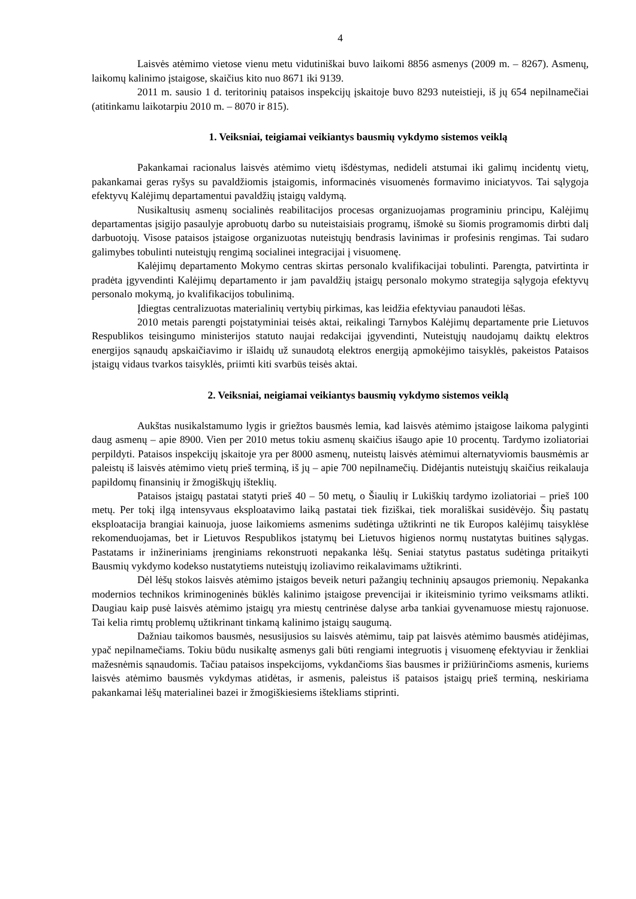4
Laisvės atėmimo vietose vienu metu vidutiniškai buvo laikomi 8856 asmenys (2009 m. – 8267). Asmenų, laikomų kalinimo įstaigose, skaičius kito nuo 8671 iki 9139.
2011 m. sausio 1 d. teritorinių pataisos inspekcijų įskaitoje buvo 8293 nuteistieji, iš jų 654 nepilnamečiai (atitinkamu laikotarpiu 2010 m. – 8070 ir 815).
1. Veiksniai, teigiamai veikiantys bausmių vykdymo sistemos veiklą
Pakankamai racionalus laisvės atėmimo vietų išdėstymas, nedideli atstumai iki galimų incidentų vietų, pakankamai geras ryšys su pavaldžiomis įstaigomis, informacinės visuomenės formavimo iniciatyvos. Tai sąlygoja efektyvų Kalėjimų departamentui pavaldžių įstaigų valdymą.
Nusikaltusių asmenų socialinės reabilitacijos procesas organizuojamas programiniu principu, Kalėjimų departamentas įsigijo pasaulyje aprobuotų darbo su nuteistaisiais programų, išmokė su šiomis programomis dirbti dalį darbuotojų. Visose pataisos įstaigose organizuotas nuteistųjų bendrasis lavinimas ir profesinis rengimas. Tai sudaro galimybes tobulinti nuteistųjų rengimą socialinei integracijai į visuomenę.
Kalėjimų departamento Mokymo centras skirtas personalo kvalifikacijai tobulinti. Parengta, patvirtinta ir pradėta įgyvendinti Kalėjimų departamento ir jam pavaldžių įstaigų personalo mokymo strategija sąlygoja efektyvų personalo mokymą, jo kvalifikacijos tobulinimą.
Įdiegtas centralizuotas materialinių vertybių pirkimas, kas leidžia efektyviau panaudoti lėšas.
2010 metais parengti poįstatyminiai teisės aktai, reikalingi Tarnybos Kalėjimų departamente prie Lietuvos Respublikos teisingumo ministerijos statuto naujai redakcijai įgyvendinti, Nuteistųjų naudojamų daiktų elektros energijos sąnaudų apskaičiavimo ir išlaidų už sunaudotą elektros energiją apmokėjimo taisyklės, pakeistos Pataisos įstaigų vidaus tvarkos taisyklės, priimti kiti svarbūs teisės aktai.
2. Veiksniai, neigiamai veikiantys bausmių vykdymo sistemos veiklą
Aukštas nusikalstamumo lygis ir griežtos bausmės lemia, kad laisvės atėmimo įstaigose laikoma palyginti daug asmenų – apie 8900. Vien per 2010 metus tokiu asmenų skaičius išaugo apie 10 procentų. Tardymo izoliatoriai perpildyti. Pataisos inspekcijų įskaitoje yra per 8000 asmenų, nuteistų laisvės atėmimui alternatyviomis bausmėmis ar paleistų iš laisvės atėmimo vietų prieš terminą, iš jų – apie 700 nepilnamečių. Didėjantis nuteistųjų skaičius reikalauja papildomų finansinių ir žmogiškųjų išteklių.
Pataisos įstaigų pastatai statyti prieš 40 – 50 metų, o Šiaulių ir Lukiškių tardymo izoliatoriai – prieš 100 metų. Per tokį ilgą intensyvaus eksploatavimo laiką pastatai tiek fiziškai, tiek morališkai susidėvėjo. Šių pastatų eksploatacija brangiai kainuoja, juose laikomiems asmenims sudėtinga užtikrinti ne tik Europos kalėjimų taisyklėse rekomenduojamas, bet ir Lietuvos Respublikos įstatymų bei Lietuvos higienos normų nustatytas buitines sąlygas. Pastatams ir inžineriniams įrenginiams rekonstruoti nepakanka lėšų. Seniai statytus pastatus sudėtinga pritaikyti Bausmių vykdymo kodekso nustatytiems nuteistųjų izoliavimo reikalavimams užtikrinti.
Dėl lėšų stokos laisvės atėmimo įstaigos beveik neturi pažangių techninių apsaugos priemonių. Nepakanka modernios technikos kriminogeninės būklės kalinimo įstaigose prevencijai ir ikiteisminio tyrimo veiksmams atlikti. Daugiau kaip pusė laisvės atėmimo įstaigų yra miestų centrinėse dalyse arba tankiai gyvenamuose miestų rajonuose. Tai kelia rimtų problemų užtikrinant tinkamą kalinimo įstaigų saugumą.
Dažniau taikomos bausmės, nesusijusios su laisvės atėmimu, taip pat laisvės atėmimo bausmės atidėjimas, ypač nepilnamečiams. Tokiu būdu nusikaltę asmenys gali būti rengiami integruotis į visuomenę efektyviau ir ženkliai mažesnėmis sąnaudomis. Tačiau pataisos inspekcijoms, vykdančioms šias bausmes ir prižiūrinčioms asmenis, kuriems laisvės atėmimo bausmės vykdymas atidėtas, ir asmenis, paleistus iš pataisos įstaigų prieš terminą, neskiriama pakankamai lėšų materialinei bazei ir žmogiškiesiems ištekliams stiprinti.